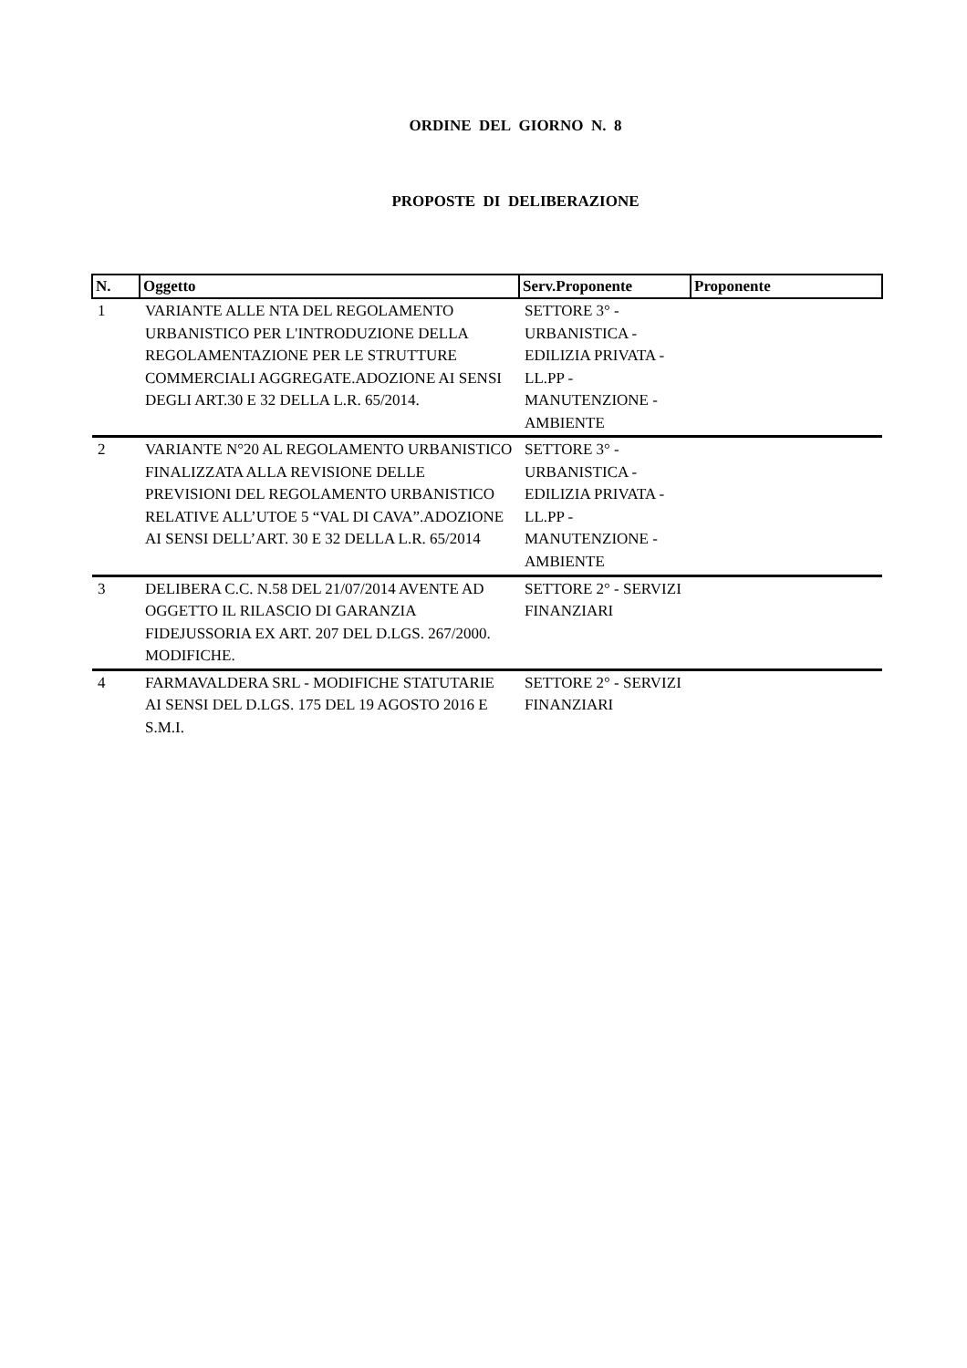ORDINE DEL GIORNO N. 8
PROPOSTE DI DELIBERAZIONE
| N. | Oggetto | Serv.Proponente | Proponente |
| --- | --- | --- | --- |
| 1 | VARIANTE ALLE NTA DEL REGOLAMENTO URBANISTICO PER L'INTRODUZIONE DELLA REGOLAMENTAZIONE PER LE STRUTTURE COMMERCIALI AGGREGATE.ADOZIONE AI SENSI DEGLI ART.30 E 32 DELLA L.R. 65/2014. | SETTORE 3° - URBANISTICA - EDILIZIA PRIVATA - LL.PP - MANUTENZIONE - AMBIENTE | |
| 2 | VARIANTE N°20 AL REGOLAMENTO URBANISTICO FINALIZZATA ALLA REVISIONE DELLE PREVISIONI DEL REGOLAMENTO URBANISTICO RELATIVE ALL’UTOE 5 “VAL DI CAVA”.ADOZIONE AI SENSI DELL’ART. 30 E 32 DELLA L.R. 65/2014 | SETTORE 3° - URBANISTICA - EDILIZIA PRIVATA - LL.PP - MANUTENZIONE - AMBIENTE | |
| 3 | DELIBERA C.C. N.58 DEL 21/07/2014 AVENTE AD OGGETTO IL RILASCIO DI GARANZIA FIDEJUSSORIA EX ART. 207 DEL D.LGS. 267/2000. MODIFICHE. | SETTORE 2° - SERVIZI FINANZIARI | |
| 4 | FARMAVALDERA SRL - MODIFICHE STATUTARIE AI SENSI DEL D.LGS. 175 DEL 19 AGOSTO 2016 E S.M.I. | SETTORE 2° - SERVIZI FINANZIARI | |